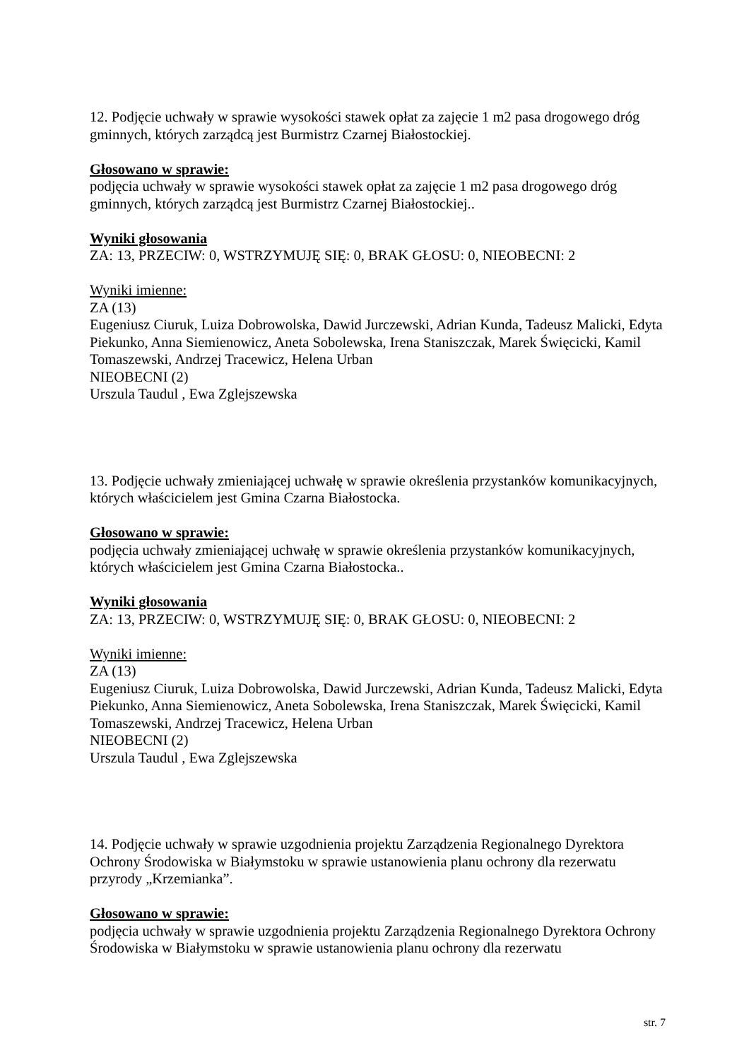12. Podjęcie uchwały w sprawie wysokości stawek opłat za zajęcie 1 m2 pasa drogowego dróg gminnych, których zarządcą jest Burmistrz Czarnej Białostockiej.
Głosowano w sprawie:
podjęcia uchwały w sprawie wysokości stawek opłat za zajęcie 1 m2 pasa drogowego dróg gminnych, których zarządcą jest Burmistrz Czarnej Białostockiej..
Wyniki głosowania
ZA: 13, PRZECIW: 0, WSTRZYMUJĘ SIĘ: 0, BRAK GŁOSU: 0, NIEOBECNI: 2
Wyniki imienne:
ZA (13)
Eugeniusz Ciuruk, Luiza Dobrowolska, Dawid Jurczewski, Adrian Kunda, Tadeusz Malicki, Edyta Piekunko, Anna Siemienowicz, Aneta Sobolewska, Irena Staniszczak, Marek Święcicki, Kamil Tomaszewski, Andrzej Tracewicz, Helena Urban
NIEOBECNI (2)
Urszula Taudul , Ewa Zglejszewska
13. Podjęcie uchwały zmieniającej uchwałę w sprawie określenia przystanków komunikacyjnych, których właścicielem jest Gmina Czarna Białostocka.
Głosowano w sprawie:
podjęcia uchwały zmieniającej uchwałę w sprawie określenia przystanków komunikacyjnych, których właścicielem jest Gmina Czarna Białostocka..
Wyniki głosowania
ZA: 13, PRZECIW: 0, WSTRZYMUJĘ SIĘ: 0, BRAK GŁOSU: 0, NIEOBECNI: 2
Wyniki imienne:
ZA (13)
Eugeniusz Ciuruk, Luiza Dobrowolska, Dawid Jurczewski, Adrian Kunda, Tadeusz Malicki, Edyta Piekunko, Anna Siemienowicz, Aneta Sobolewska, Irena Staniszczak, Marek Święcicki, Kamil Tomaszewski, Andrzej Tracewicz, Helena Urban
NIEOBECNI (2)
Urszula Taudul , Ewa Zglejszewska
14. Podjęcie uchwały w sprawie uzgodnienia projektu Zarządzenia Regionalnego Dyrektora Ochrony Środowiska w Białymstoku w sprawie ustanowienia planu ochrony dla rezerwatu przyrody „Krzemianka”.
Głosowano w sprawie:
podjęcia uchwały w sprawie uzgodnienia projektu Zarządzenia Regionalnego Dyrektora Ochrony Środowiska w Białymstoku w sprawie ustanowienia planu ochrony dla rezerwatu
str. 7